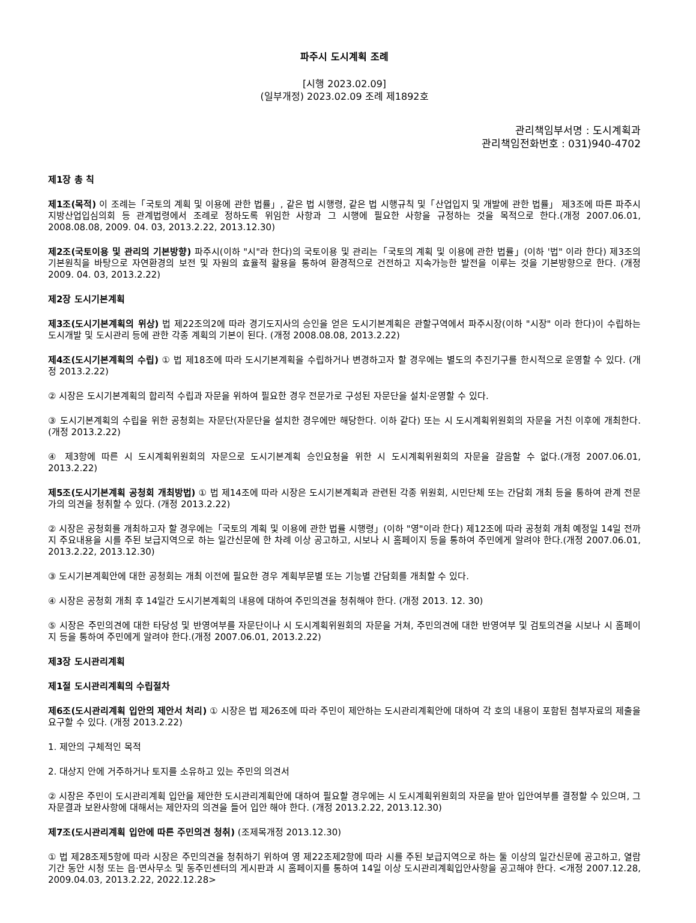파주시 도시계획 조례
[시행 2023.02.09]
(일부개정) 2023.02.09 조례 제1892호
관리책임부서명 : 도시계획과
관리책임전화번호 : 031)940-4702
제1장 총 칙
제1조(목적) 이 조례는「국토의 계획 및 이용에 관한 법률」, 같은 법 시행령, 같은 법 시행규칙 및「산업입지 및 개발에 관한 법률」 제3조에 따른 파주시 지방산업입심의회 등 관계법령에서 조례로 정하도록 위임한 사항과 그 시행에 필요한 사항을 규정하는 것을 목적으로 한다.(개정 2007.06.01, 2008.08.08, 2009. 04. 03, 2013.2.22, 2013.12.30)
제2조(국토이용 및 관리의 기본방향) 파주시(이하 "시"라 한다)의 국토이용 및 관리는「국토의 계획 및 이용에 관한 법률」(이하 '법" 이라 한다) 제3조의 기본원칙을 바탕으로 자연환경의 보전 및 자원의 효율적 활용을 통하여 환경적으로 건전하고 지속가능한 발전을 이루는 것을 기본방향으로 한다. (개정 2009. 04. 03, 2013.2.22)
제2장 도시기본계획
제3조(도시기본계획의 위상) 법 제22조의2에 따라 경기도지사의 승인을 얻은 도시기본계획은 관할구역에서 파주시장(이하 "시장" 이라 한다)이 수립하는 도시개발 및 도시관리 등에 관한 각종 계획의 기본이 된다. (개정 2008.08.08, 2013.2.22)
제4조(도시기본계획의 수립) ① 법 제18조에 따라 도시기본계획을 수립하거나 변경하고자 할 경우에는 별도의 추진기구를 한시적으로 운영할 수 있다. (개정 2013.2.22)
② 시장은 도시기본계획의 합리적 수립과 자문을 위하여 필요한 경우 전문가로 구성된 자문단을 설치·운영할 수 있다.
③ 도시기본계획의 수립을 위한 공청회는 자문단(자문단을 설치한 경우에만 해당한다. 이하 같다) 또는 시 도시계획위원회의 자문을 거친 이후에 개최한다. (개정 2013.2.22)
④ 제3항에 따른 시 도시계획위원회의 자문으로 도시기본계획 승인요청을 위한 시 도시계획위원회의 자문을 갈음할 수 없다.(개정 2007.06.01, 2013.2.22)
제5조(도시기본계획 공청회 개최방법) ① 법 제14조에 따라 시장은 도시기본계획과 관련된 각종 위원회, 시민단체 또는 간담회 개최 등을 통하여 관계 전문가의 의견을 청취할 수 있다. (개정 2013.2.22)
② 시장은 공청회를 개최하고자 할 경우에는「국토의 계획 및 이용에 관한 법률 시행령」(이하 "영"이라 한다) 제12조에 따라 공청회 개최 예정일 14일 전까지 주요내용을 시를 주된 보급지역으로 하는 일간신문에 한 차례 이상 공고하고, 시보나 시 홈페이지 등을 통하여 주민에게 알려야 한다.(개정 2007.06.01, 2013.2.22, 2013.12.30)
③ 도시기본계획안에 대한 공청회는 개최 이전에 필요한 경우 계획부문별 또는 기능별 간담회를 개최할 수 있다.
④ 시장은 공청회 개최 후 14일간 도시기본계획의 내용에 대하여 주민의견을 청취해야 한다. (개정 2013. 12. 30)
⑤ 시장은 주민의견에 대한 타당성 및 반영여부를 자문단이나 시 도시계획위원회의 자문을 거쳐, 주민의견에 대한 반영여부 및 검토의견을 시보나 시 홈페이지 등을 통하여 주민에게 알려야 한다.(개정 2007.06.01, 2013.2.22)
제3장 도시관리계획
제1절 도시관리계획의 수립절차
제6조(도시관리계획 입안의 제안서 처리) ① 시장은 법 제26조에 따라 주민이 제안하는 도시관리계획안에 대하여 각 호의 내용이 포함된 첨부자료의 제출을 요구할 수 있다. (개정 2013.2.22)
1. 제안의 구체적인 목적
2. 대상지 안에 거주하거나 토지를 소유하고 있는 주민의 의견서
② 시장은 주민이 도시관리계획 입안을 제안한 도시관리계획안에 대하여 필요할 경우에는 시 도시계획위원회의 자문을 받아 입안여부를 결정할 수 있으며, 그 자문결과 보완사항에 대해서는 제안자의 의견을 들어 입안 해야 한다. (개정 2013.2.22, 2013.12.30)
제7조(도시관리계획 입안에 따른 주민의견 청취) (조제목개정 2013.12.30)
① 법 제28조제5항에 따라 시장은 주민의견을 청취하기 위하여 영 제22조제2항에 따라 시를 주된 보급지역으로 하는 둘 이상의 일간신문에 공고하고, 열람기간 동안 시청 또는 읍·면사무소 및 동주민센터의 게시판과 시 홈페이지를 통하여 14일 이상 도시관리계획입안사항을 공고해야 한다. <개정 2007.12.28, 2009.04.03, 2013.2.22, 2022.12.28>